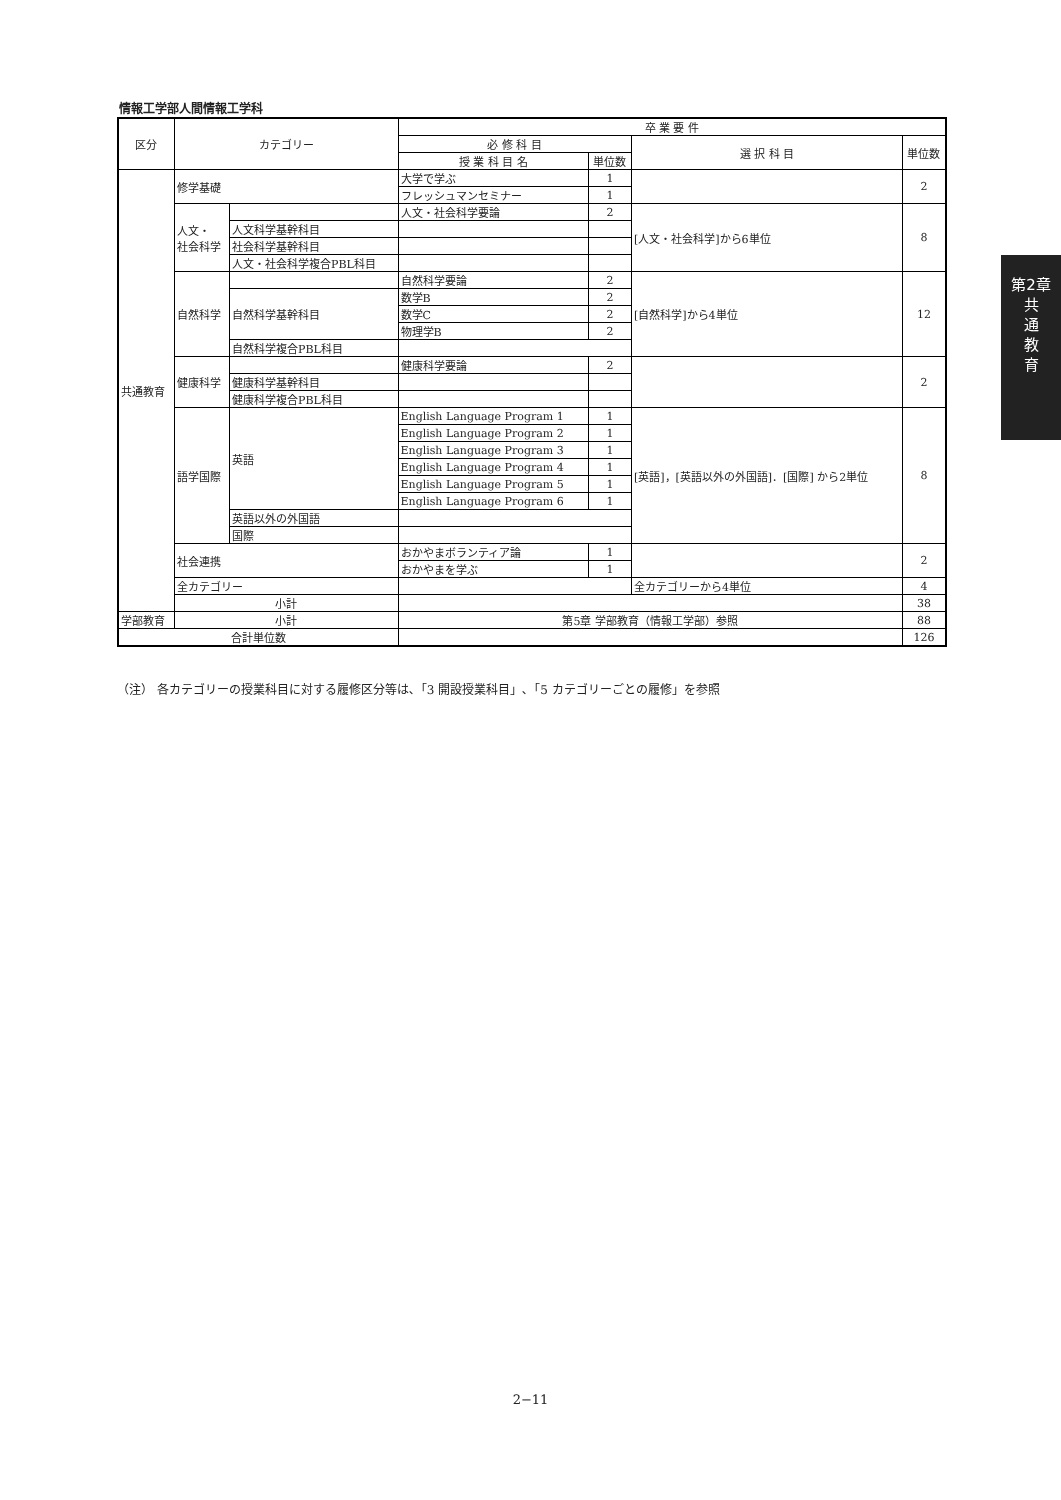情報工学部人間情報工学科
| 区分 | カテゴリー | | 卒 業 要 件 | | | |
| --- | --- | --- | --- | --- | --- | --- |
| | | | 必 修 科 目 | | 選 択 科 目 | 単位数 |
| | | | 授 業 科 目 名 | 単位数 | | |
| 共通教育 | 修学基礎 | | 大学で学ぶ | 1 | | 2 |
| | | | フレッシュマンセミナー | 1 | | |
| | 人文・ 社会科学 | | 人文・社会科学要論 | 2 | [人文・社会科学]から6単位 | 8 |
| | | 人文科学基幹科目 | | | | |
| | | 社会科学基幹科目 | | | | |
| | | 人文・社会科学複合PBL科目 | | | | |
| | 自然科学 | | 自然科学要論 | 2 | [自然科学]から4単位 | 12 |
| | | 自然科学基幹科目 | 数学B | 2 | | |
| | | | 数学C | 2 | | |
| | | | 物理学B | 2 | | |
| | | 自然科学複合PBL科目 | | | | |
| | 健康科学 | | 健康科学要論 | 2 | | 2 |
| | | 健康科学基幹科目 | | | | |
| | | 健康科学複合PBL科目 | | | | |
| | 語学国際 | 英語 | English Language Program 1 | 1 | [英語]，[英語以外の外国語]．[国際] から2単位 | 8 |
| | | | English Language Program 2 | 1 | | |
| | | | English Language Program 3 | 1 | | |
| | | | English Language Program 4 | 1 | | |
| | | | English Language Program 5 | 1 | | |
| | | | English Language Program 6 | 1 | | |
| | | 英語以外の外国語 | | | | |
| | | 国際 | | | | |
| | 社会連携 | | おかやまボランティア論 | 1 | | 2 |
| | | | おかやまを学ぶ | 1 | | |
| | 全カテゴリー | | | | 全カテゴリーから4単位 | 4 |
| | 小計 | | | | | 38 |
| 学部教育 | 小計 | | 第5章 学部教育（情報工学部）参照 | | | 88 |
| 合計単位数 | | | | | | 126 |
（注） 各カテゴリーの授業科目に対する履修区分等は､「3 開設授業科目」､「5 カテゴリーごとの履修」を参照
第2章
共
通
教
育
2−11